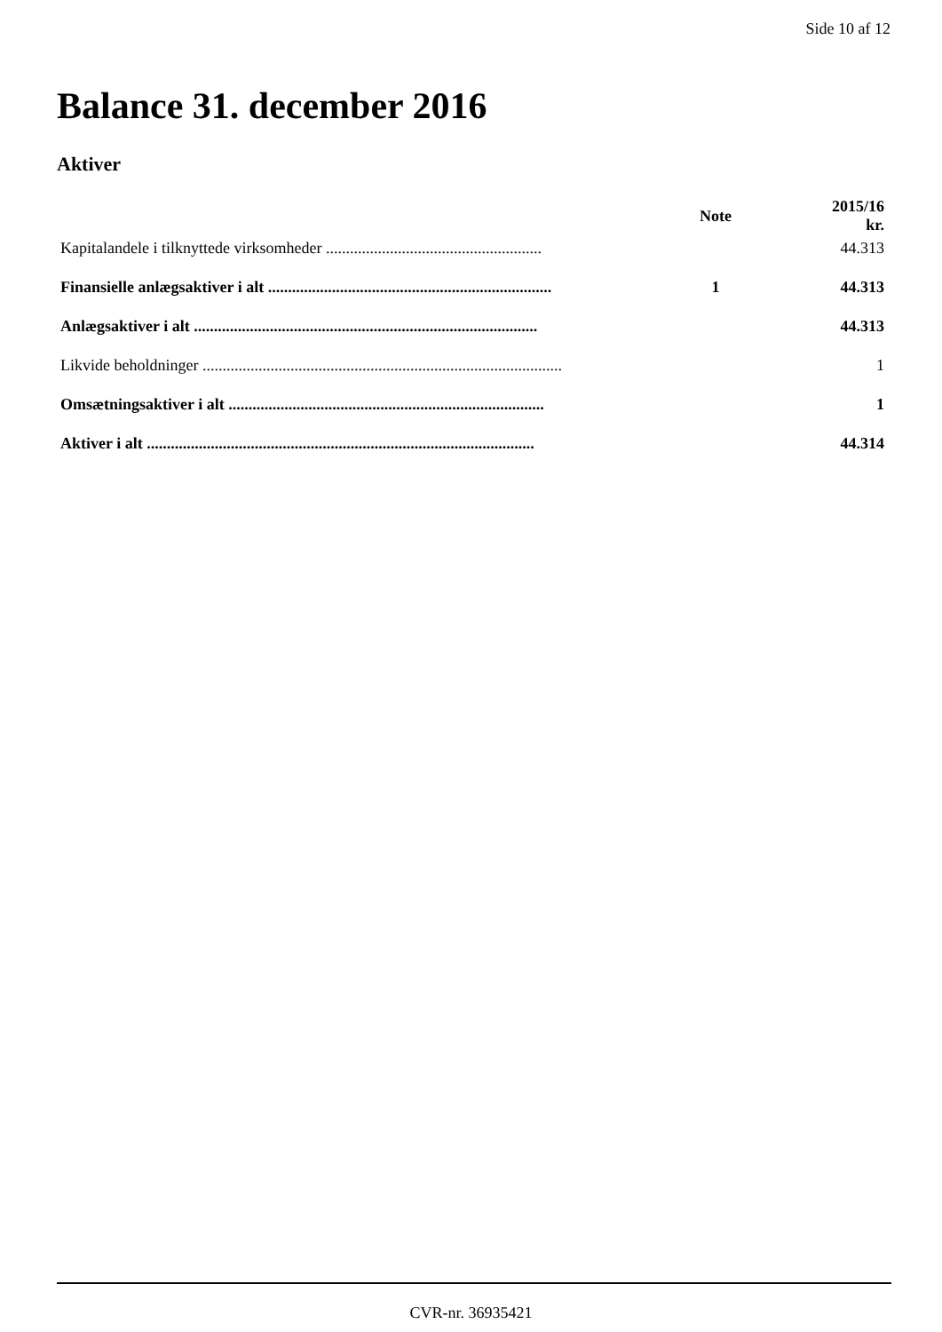Side 10 af 12
Balance 31. december 2016
Aktiver
| | Note | 2015/16 kr. |
| --- | --- | --- |
| Kapitalandele i tilknyttede virksomheder ...................................................... | | 44.313 |
| Finansielle anlægsaktiver i alt ....................................................................... | 1 | 44.313 |
| Anlægsaktiver i alt ...................................................................................... | | 44.313 |
| Likvide beholdninger .......................................................................................... | | 1 |
| Omsætningsaktiver i alt ............................................................................... | | 1 |
| Aktiver i alt ................................................................................................. | | 44.314 |
CVR-nr. 36935421